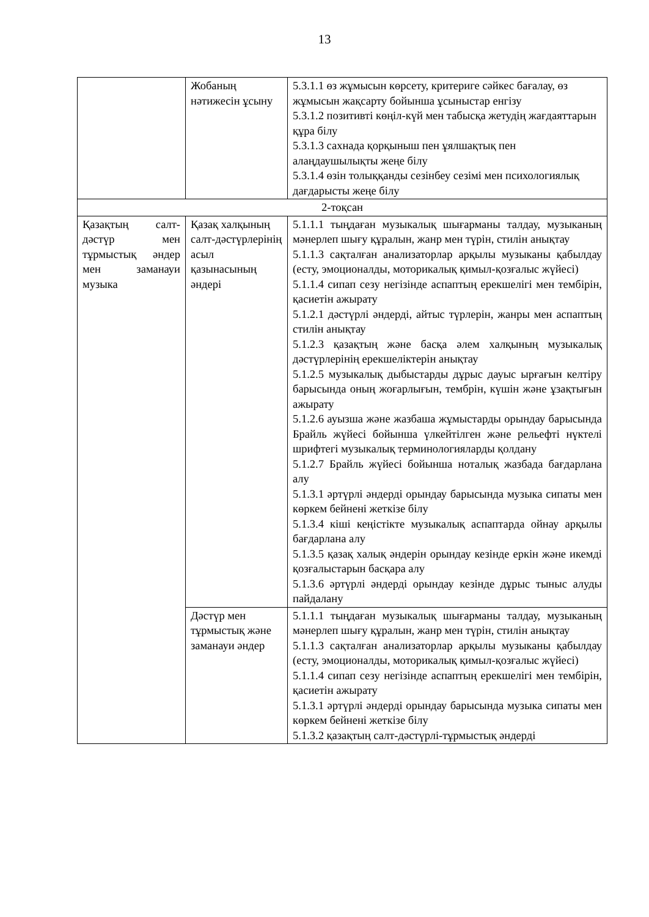13
| | Жобаның нәтижесін ұсыну | 5.3.1.1 өз жұмысын көрсету, критериге сәйкес бағалау, өз жұмысын жақсарту бойынша ұсыныстар енгізу 5.3.1.2 позитивті көңіл-күй мен табысқа жетудің жағдаяттарын құра білу 5.3.1.3 сахнада қорқыныш пен ұялшақтық пен алаңдаушылықты жеңе білу 5.3.1.4 өзін толыққанды сезінбеу сезімі мен психологиялық дағдарысты жеңе білу |
| 2-тоқсан | | |
| Қазақтың салт-дәстүр мен тұрмыстық әндер мен заманауи музыка | Қазақ халқының салт-дәстүрлерінің асыл қазынасының әндері | 5.1.1.1 тыңдаған музыкалық шығарманы талдау, музыканың мәнерлеп шығу құралын, жанр мен түрін, стилін анықтау 5.1.1.3 сақталған анализаторлар арқылы музыканы қабылдау (есту, эмоционалды, моторикалық қимыл-қозғалыс жүйесі) 5.1.1.4 сипап сезу негізінде аспаптың ерекшелігі мен тембірін, қасиетін ажырату 5.1.2.1 дәстүрлі әндерді, айтыс түрлерін, жанры мен аспаптың стилін анықтау 5.1.2.3 қазақтың және басқа әлем халқының музыкалық дәстүрлерінің ерекшеліктерін анықтау 5.1.2.5 музыкалық дыбыстарды дұрыс дауыс ырғағын келтіру барысында оның жоғарлығын, тембрін, күшін және ұзақтығын ажырату 5.1.2.6 ауызша және жазбаша жұмыстарды орындау барысында Брайль жүйесі бойынша үлкейтілген және рельефті нүктелі шрифтегі музыкалық терминологияларды қолдану 5.1.2.7 Брайль жүйесі бойынша ноталық жазбада бағдарлана алу 5.1.3.1 әртүрлі әндерді орындау барысында музыка сипаты мен көркем бейнені жеткізе білу 5.1.3.4 кіші кеңістікте музыкалық аспаптарда ойнау арқылы бағдарлана алу 5.1.3.5 қазақ халық әндерін орындау кезінде еркін және икемді қозғалыстарын басқара алу 5.1.3.6 әртүрлі әндерді орындау кезінде дұрыс тыныс алуды пайдалану |
| | Дәстүр мен тұрмыстық және заманауи әндер | 5.1.1.1 тыңдаған музыкалық шығарманы талдау, музыканың мәнерлеп шығу құралын, жанр мен түрін, стилін анықтау 5.1.1.3 сақталған анализаторлар арқылы музыканы қабылдау (есту, эмоционалды, моторикалық қимыл-қозғалыс жүйесі) 5.1.1.4 сипап сезу негізінде аспаптың ерекшелігі мен тембірін, қасиетін ажырату 5.1.3.1 әртүрлі әндерді орындау барысында музыка сипаты мен көркем бейнені жеткізе білу 5.1.3.2 қазақтың салт-дәстүрлі-тұрмыстық әндерді |